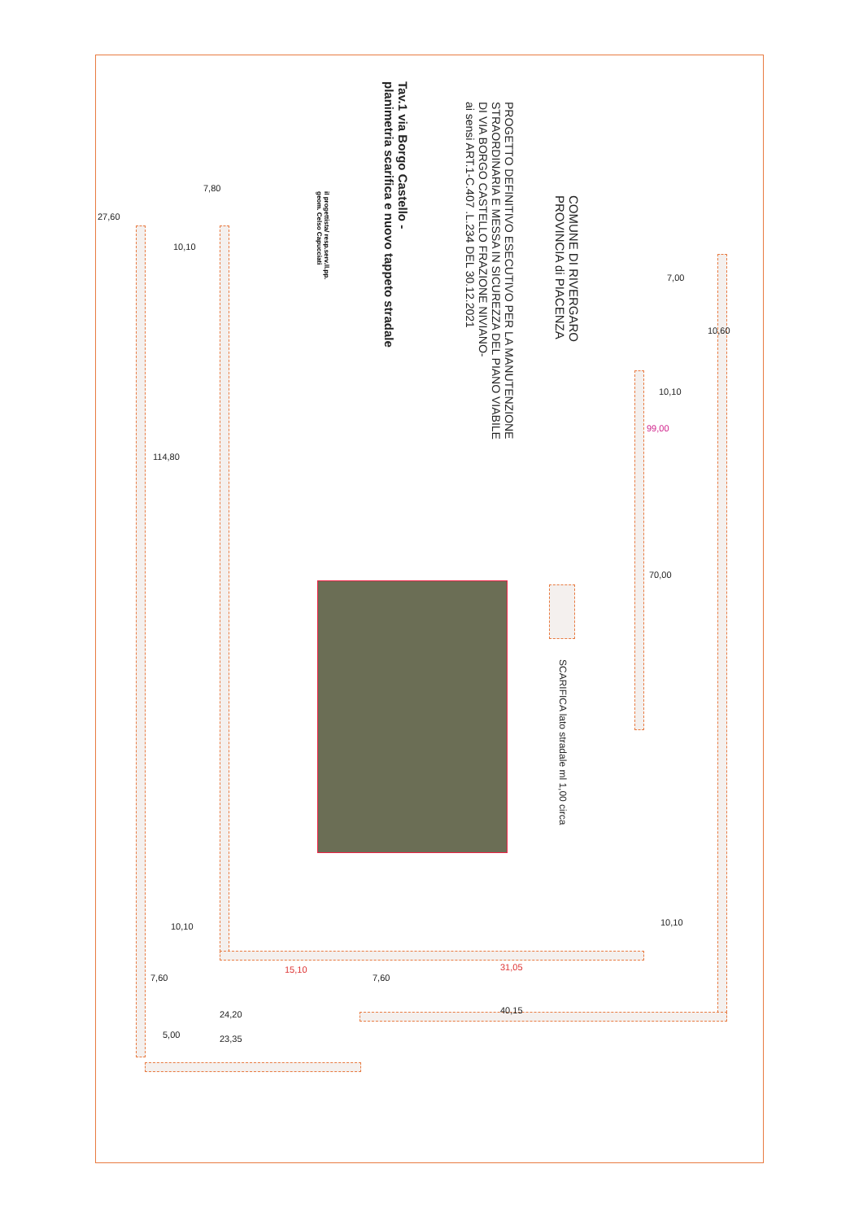COMUNE DI RIVERGARO
PROVINCIA di PIACENZA
PROGETTO DEFINITIVO ESECUTIVO PER LA MANUTENZIONE
STRAORDINARIA E MESSA IN SICUREZZA DEL PIANO VIABILE
DI VIA BORGO CASTELLO FRAZIONE NIVIANO-
ai sensi ART.1-C.407 .L.234 DEL 30.12.2021
Tav.1 via Borgo Castello -
planimetria scarifica e nuovo tappeto stradale
il progettista/ resp.serv.ll.pp.
geom. Celso Capucciati
SCARIFICA lato stradale ml 1,00 circa
27,60
7,80
10,10
114,80
7,00
10,60
10,10
99,00
70,00
10,10
10,10
15,10 31,05
7,60 7,60
40,15
24,20
5,00 23,35